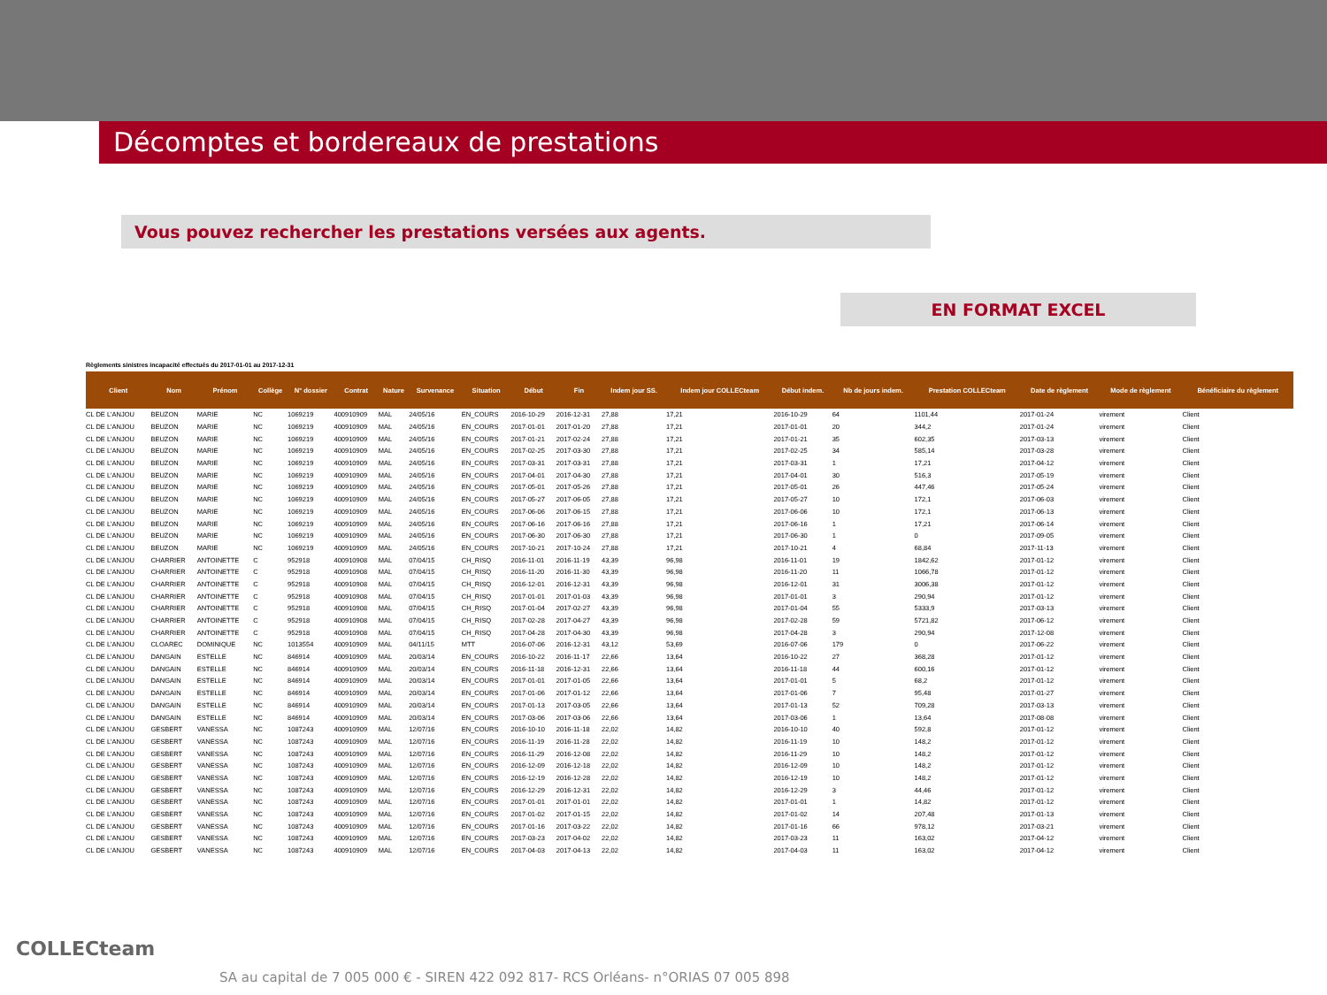Décomptes et bordereaux de prestations
Vous pouvez rechercher les prestations versées aux agents.
EN FORMAT EXCEL
Règlements sinistres incapacité effectués du 2017-01-01 au 2017-12-31
| Client | Nom | Prénom | Collège | N° dossier | Contrat | Nature | Survenance | Situation | Début | Fin | Indem jour SS. | Indem jour COLLECteam | Début indem. | Nb de jours indem. | Prestation COLLECteam | Date de règlement | Mode de règlement | Bénéficiaire du règlement |
| --- | --- | --- | --- | --- | --- | --- | --- | --- | --- | --- | --- | --- | --- | --- | --- | --- | --- | --- |
| CL DE L'ANJOU | BEUZON | MARIE | NC | 1069219 | 400910909 | MAL | 24/05/16 | EN_COURS | 2016-10-29 | 2016-12-31 | 27,88 | 17,21 | 2016-10-29 | 64 | 1101,44 | 2017-01-24 | virement | Client |
| CL DE L'ANJOU | BEUZON | MARIE | NC | 1069219 | 400910909 | MAL | 24/05/16 | EN_COURS | 2017-01-01 | 2017-01-20 | 27,88 | 17,21 | 2017-01-01 | 20 | 344,2 | 2017-01-24 | virement | Client |
| CL DE L'ANJOU | BEUZON | MARIE | NC | 1069219 | 400910909 | MAL | 24/05/16 | EN_COURS | 2017-01-21 | 2017-02-24 | 27,88 | 17,21 | 2017-01-21 | 35 | 602,35 | 2017-03-13 | virement | Client |
| CL DE L'ANJOU | BEUZON | MARIE | NC | 1069219 | 400910909 | MAL | 24/05/16 | EN_COURS | 2017-02-25 | 2017-03-30 | 27,88 | 17,21 | 2017-02-25 | 34 | 585,14 | 2017-03-28 | virement | Client |
| CL DE L'ANJOU | BEUZON | MARIE | NC | 1069219 | 400910909 | MAL | 24/05/16 | EN_COURS | 2017-03-31 | 2017-03-31 | 27,88 | 17,21 | 2017-03-31 | 1 | 17,21 | 2017-04-12 | virement | Client |
| CL DE L'ANJOU | BEUZON | MARIE | NC | 1069219 | 400910909 | MAL | 24/05/16 | EN_COURS | 2017-04-01 | 2017-04-30 | 27,88 | 17,21 | 2017-04-01 | 30 | 516,3 | 2017-05-19 | virement | Client |
| CL DE L'ANJOU | BEUZON | MARIE | NC | 1069219 | 400910909 | MAL | 24/05/16 | EN_COURS | 2017-05-01 | 2017-05-26 | 27,88 | 17,21 | 2017-05-01 | 26 | 447,46 | 2017-05-24 | virement | Client |
| CL DE L'ANJOU | BEUZON | MARIE | NC | 1069219 | 400910909 | MAL | 24/05/16 | EN_COURS | 2017-05-27 | 2017-06-05 | 27,88 | 17,21 | 2017-05-27 | 10 | 172,1 | 2017-06-03 | virement | Client |
| CL DE L'ANJOU | BEUZON | MARIE | NC | 1069219 | 400910909 | MAL | 24/05/16 | EN_COURS | 2017-06-06 | 2017-06-15 | 27,88 | 17,21 | 2017-06-06 | 10 | 172,1 | 2017-06-13 | virement | Client |
| CL DE L'ANJOU | BEUZON | MARIE | NC | 1069219 | 400910909 | MAL | 24/05/16 | EN_COURS | 2017-06-16 | 2017-06-16 | 27,88 | 17,21 | 2017-06-16 | 1 | 17,21 | 2017-06-14 | virement | Client |
| CL DE L'ANJOU | BEUZON | MARIE | NC | 1069219 | 400910909 | MAL | 24/05/16 | EN_COURS | 2017-06-30 | 2017-06-30 | 27,88 | 17,21 | 2017-06-30 | 1 | 0 | 2017-09-05 | virement | Client |
| CL DE L'ANJOU | BEUZON | MARIE | NC | 1069219 | 400910909 | MAL | 24/05/16 | EN_COURS | 2017-10-21 | 2017-10-24 | 27,88 | 17,21 | 2017-10-21 | 4 | 68,84 | 2017-11-13 | virement | Client |
| CL DE L'ANJOU | CHARRIER | ANTOINETTE | C | 952918 | 400910908 | MAL | 07/04/15 | CH_RISQ | 2016-11-01 | 2016-11-19 | 43,39 | 96,98 | 2016-11-01 | 19 | 1842,62 | 2017-01-12 | virement | Client |
| CL DE L'ANJOU | CHARRIER | ANTOINETTE | C | 952918 | 400910908 | MAL | 07/04/15 | CH_RISQ | 2016-11-20 | 2016-11-30 | 43,39 | 96,98 | 2016-11-20 | 11 | 1066,78 | 2017-01-12 | virement | Client |
| CL DE L'ANJOU | CHARRIER | ANTOINETTE | C | 952918 | 400910908 | MAL | 07/04/15 | CH_RISQ | 2016-12-01 | 2016-12-31 | 43,39 | 96,98 | 2016-12-01 | 31 | 3006,38 | 2017-01-12 | virement | Client |
| CL DE L'ANJOU | CHARRIER | ANTOINETTE | C | 952918 | 400910908 | MAL | 07/04/15 | CH_RISQ | 2017-01-01 | 2017-01-03 | 43,39 | 96,98 | 2017-01-01 | 3 | 290,94 | 2017-01-12 | virement | Client |
| CL DE L'ANJOU | CHARRIER | ANTOINETTE | C | 952918 | 400910908 | MAL | 07/04/15 | CH_RISQ | 2017-01-04 | 2017-02-27 | 43,39 | 96,98 | 2017-01-04 | 55 | 5333,9 | 2017-03-13 | virement | Client |
| CL DE L'ANJOU | CHARRIER | ANTOINETTE | C | 952918 | 400910908 | MAL | 07/04/15 | CH_RISQ | 2017-02-28 | 2017-04-27 | 43,39 | 96,98 | 2017-02-28 | 59 | 5721,82 | 2017-06-12 | virement | Client |
| CL DE L'ANJOU | CHARRIER | ANTOINETTE | C | 952918 | 400910908 | MAL | 07/04/15 | CH_RISQ | 2017-04-28 | 2017-04-30 | 43,39 | 96,98 | 2017-04-28 | 3 | 290,94 | 2017-12-08 | virement | Client |
| CL DE L'ANJOU | CLOAREC | DOMINIQUE | NC | 1013554 | 400910909 | MAL | 04/11/15 | MTT | 2016-07-06 | 2016-12-31 | 43,12 | 53,69 | 2016-07-06 | 179 | 0 | 2017-06-22 | virement | Client |
| CL DE L'ANJOU | DANGAIN | ESTELLE | NC | 846914 | 400910909 | MAL | 20/03/14 | EN_COURS | 2016-10-22 | 2016-11-17 | 22,66 | 13,64 | 2016-10-22 | 27 | 368,28 | 2017-01-12 | virement | Client |
| CL DE L'ANJOU | DANGAIN | ESTELLE | NC | 846914 | 400910909 | MAL | 20/03/14 | EN_COURS | 2016-11-18 | 2016-12-31 | 22,66 | 13,64 | 2016-11-18 | 44 | 600,16 | 2017-01-12 | virement | Client |
| CL DE L'ANJOU | DANGAIN | ESTELLE | NC | 846914 | 400910909 | MAL | 20/03/14 | EN_COURS | 2017-01-01 | 2017-01-05 | 22,66 | 13,64 | 2017-01-01 | 5 | 68,2 | 2017-01-12 | virement | Client |
| CL DE L'ANJOU | DANGAIN | ESTELLE | NC | 846914 | 400910909 | MAL | 20/03/14 | EN_COURS | 2017-01-06 | 2017-01-12 | 22,66 | 13,64 | 2017-01-06 | 7 | 95,48 | 2017-01-27 | virement | Client |
| CL DE L'ANJOU | DANGAIN | ESTELLE | NC | 846914 | 400910909 | MAL | 20/03/14 | EN_COURS | 2017-01-13 | 2017-03-05 | 22,66 | 13,64 | 2017-01-13 | 52 | 709,28 | 2017-03-13 | virement | Client |
| CL DE L'ANJOU | DANGAIN | ESTELLE | NC | 846914 | 400910909 | MAL | 20/03/14 | EN_COURS | 2017-03-06 | 2017-03-06 | 22,66 | 13,64 | 2017-03-06 | 1 | 13,64 | 2017-08-08 | virement | Client |
| CL DE L'ANJOU | GESBERT | VANESSA | NC | 1087243 | 400910909 | MAL | 12/07/16 | EN_COURS | 2016-10-10 | 2016-11-18 | 22,02 | 14,82 | 2016-10-10 | 40 | 592,8 | 2017-01-12 | virement | Client |
| CL DE L'ANJOU | GESBERT | VANESSA | NC | 1087243 | 400910909 | MAL | 12/07/16 | EN_COURS | 2016-11-19 | 2016-11-28 | 22,02 | 14,82 | 2016-11-19 | 10 | 148,2 | 2017-01-12 | virement | Client |
| CL DE L'ANJOU | GESBERT | VANESSA | NC | 1087243 | 400910909 | MAL | 12/07/16 | EN_COURS | 2016-11-29 | 2016-12-08 | 22,02 | 14,82 | 2016-11-29 | 10 | 148,2 | 2017-01-12 | virement | Client |
| CL DE L'ANJOU | GESBERT | VANESSA | NC | 1087243 | 400910909 | MAL | 12/07/16 | EN_COURS | 2016-12-09 | 2016-12-18 | 22,02 | 14,82 | 2016-12-09 | 10 | 148,2 | 2017-01-12 | virement | Client |
| CL DE L'ANJOU | GESBERT | VANESSA | NC | 1087243 | 400910909 | MAL | 12/07/16 | EN_COURS | 2016-12-19 | 2016-12-28 | 22,02 | 14,82 | 2016-12-19 | 10 | 148,2 | 2017-01-12 | virement | Client |
| CL DE L'ANJOU | GESBERT | VANESSA | NC | 1087243 | 400910909 | MAL | 12/07/16 | EN_COURS | 2016-12-29 | 2016-12-31 | 22,02 | 14,82 | 2016-12-29 | 3 | 44,46 | 2017-01-12 | virement | Client |
| CL DE L'ANJOU | GESBERT | VANESSA | NC | 1087243 | 400910909 | MAL | 12/07/16 | EN_COURS | 2017-01-01 | 2017-01-01 | 22,02 | 14,82 | 2017-01-01 | 1 | 14,82 | 2017-01-12 | virement | Client |
| CL DE L'ANJOU | GESBERT | VANESSA | NC | 1087243 | 400910909 | MAL | 12/07/16 | EN_COURS | 2017-01-02 | 2017-01-15 | 22,02 | 14,82 | 2017-01-02 | 14 | 207,48 | 2017-01-13 | virement | Client |
| CL DE L'ANJOU | GESBERT | VANESSA | NC | 1087243 | 400910909 | MAL | 12/07/16 | EN_COURS | 2017-01-16 | 2017-03-22 | 22,02 | 14,82 | 2017-01-16 | 66 | 978,12 | 2017-03-21 | virement | Client |
| CL DE L'ANJOU | GESBERT | VANESSA | NC | 1087243 | 400910909 | MAL | 12/07/16 | EN_COURS | 2017-03-23 | 2017-04-02 | 22,02 | 14,82 | 2017-03-23 | 11 | 163,02 | 2017-04-12 | virement | Client |
| CL DE L'ANJOU | GESBERT | VANESSA | NC | 1087243 | 400910909 | MAL | 12/07/16 | EN_COURS | 2017-04-03 | 2017-04-13 | 22,02 | 14,82 | 2017-04-03 | 11 | 163,02 | 2017-04-12 | virement | Client |
COLLECteam
SA au capital de 7 005 000 € - SIREN 422 092 817- RCS Orléans- n°ORIAS 07 005 898